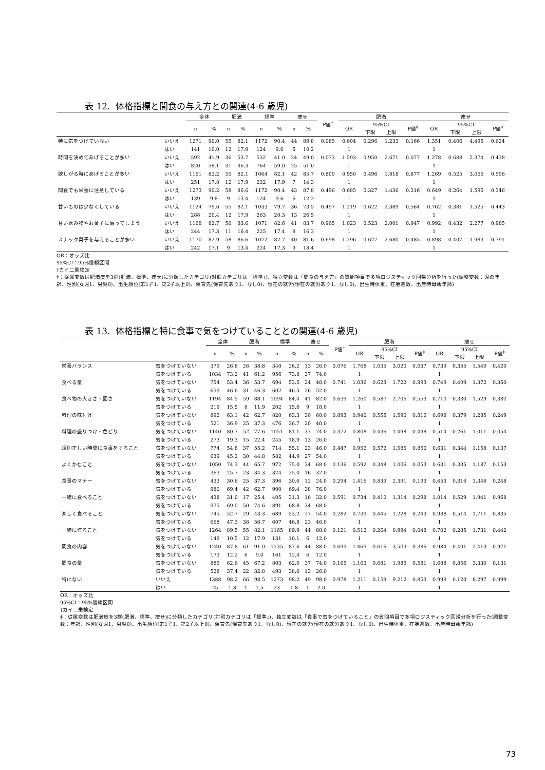表 12. 体格指標と間食の与え方との関連(4-6 歳児)
| | | 全体 | | 肥満 | | 標準 | | 痩せ | | P値<sup>†</sup> | 肥満 | | | | 痩せ | | | |
| --- | --- | --- | --- | --- | --- | --- | --- | --- | --- | --- | --- | --- | --- | --- | --- | --- | --- | --- |
| | | n | % | n | % | n | % | n | % | | OR | 95%CI | | P値<sup>‡</sup> | OR | 95%CI | | P値<sup>‡</sup> |
| | | | | | | | | | | | | 下限 | 上限 | | | 下限 | 上限 | |
| 特に気をつけていない | いいえ | 1271 | 90.0 | 55 | 82.1 | 1172 | 90.4 | 44 | 89.8 | 0.085 | 0.604 | 0.296 | 1.233 | 0.166 | 1.351 | 0.406 | 4.495 | 0.624 |
| | はい | 141 | 10.0 | 12 | 17.9 | 124 | 9.6 | 5 | 10.2 | | 1 | | | | 1 | | | |
| 時間を決めてあげることが多い | いいえ | 592 | 41.9 | 36 | 53.7 | 532 | 41.0 | 24 | 49.0 | 0.073 | 1.593 | 0.950 | 2.671 | 0.077 | 1.278 | 0.688 | 2.374 | 0.438 |
| | はい | 820 | 58.1 | 31 | 46.3 | 764 | 59.0 | 25 | 51.0 | | 1 | | | | 1 | | | |
| 欲しがる時にあげることが多い | いいえ | 1161 | 82.2 | 55 | 82.1 | 1064 | 82.1 | 42 | 85.7 | 0.809 | 0.950 | 0.496 | 1.818 | 0.877 | 1.269 | 0.525 | 3.065 | 0.596 |
| | はい | 251 | 17.8 | 12 | 17.9 | 232 | 17.9 | 7 | 14.3 | | 1 | | | | 1 | | | |
| 間食でも栄養に注意している | いいえ | 1273 | 90.2 | 58 | 86.6 | 1172 | 90.4 | 43 | 87.8 | 0.496 | 0.685 | 0.327 | 1.436 | 0.316 | 0.649 | 0.264 | 1.595 | 0.346 |
| | はい | 139 | 9.8 | 9 | 13.4 | 124 | 9.6 | 6 | 12.2 | | 1 | | | | 1 | | | |
| 甘いものは少なくしている | いいえ | 1124 | 79.6 | 55 | 82.1 | 1033 | 79.7 | 36 | 73.5 | 0.497 | 1.219 | 0.622 | 2.389 | 0.564 | 0.762 | 0.381 | 1.525 | 0.443 |
| | はい | 288 | 20.4 | 12 | 17.9 | 263 | 20.3 | 13 | 26.5 | | 1 | | | | 1 | | | |
| 甘い飲み物やお菓子に偏ってしまう | いいえ | 1168 | 82.7 | 56 | 83.6 | 1071 | 82.6 | 41 | 83.7 | 0.965 | 1.023 | 0.523 | 2.001 | 0.947 | 0.992 | 0.432 | 2.277 | 0.985 |
| | はい | 244 | 17.3 | 11 | 16.4 | 225 | 17.4 | 8 | 16.3 | | 1 | | | | 1 | | | |
| スナック菓子を与えることが多い | いいえ | 1170 | 82.9 | 58 | 86.6 | 1072 | 82.7 | 40 | 81.6 | 0.698 | 1.296 | 0.627 | 2.680 | 0.485 | 0.898 | 0.407 | 1.983 | 0.791 |
| | はい | 242 | 17.1 | 9 | 13.4 | 224 | 17.3 | 9 | 18.4 | | 1 | | | | 1 | | | |
OR：オッズ比
95%CI：95%信頼区間
†カイ二乗検定
‡：従属変数は肥満度を3群(肥満、標準、痩せ)に分類したカテゴリ(対照カテゴリは「標準」)、独立変数は「間食の与え方」の質問項目で多項ロジスティック回帰分析を行った(調整変数：児の年齢、性別(女児1、男児0)、出生順位(第1子1、第2子以上0)、保育先(保育先あり1、なし0)、現在の就労(現在の就労あり1、なし0)、出生時体重、在胎週数、出産時母親年齢)
表 13. 体格指標と特に食事で気をつけていることとの関連(4-6 歳児)
| | | 全体 | | 肥満 | | 標準 | | 痩せ | | P値<sup>†</sup> | 肥満 | | | | 痩せ | | | |
| --- | --- | --- | --- | --- | --- | --- | --- | --- | --- | --- | --- | --- | --- | --- | --- | --- | --- | --- |
| | | n | % | n | % | n | % | n | % | | OR | 95%CI | | P値<sup>‡</sup> | OR | 95%CI | | P値<sup>‡</sup> |
| | | | | | | | | | | | | 下限 | 上限 | | | 下限 | 上限 | |
| 栄養バランス | 気をつけていない | 379 | 26.8 | 26 | 38.8 | 340 | 26.2 | 13 | 26.0 | 0.076 | 1.768 | 1.035 | 3.020 | 0.037 | 0.739 | 0.355 | 1.540 | 0.420 |
| | 気をつけている | 1034 | 73.2 | 41 | 61.2 | 956 | 73.8 | 37 | 74.0 | | 1 | | | | 1 | | | |
| 食べる量 | 気をつけていない | 754 | 53.4 | 36 | 53.7 | 694 | 53.5 | 24 | 48.0 | 0.741 | 1.036 | 0.623 | 1.722 | 0.893 | 0.749 | 0.409 | 1.372 | 0.350 |
| | 気をつけている | 659 | 46.6 | 31 | 46.3 | 602 | 46.5 | 26 | 52.0 | | 1 | | | | 1 | | | |
| 食べ物の大きさ・固さ | 気をつけていない | 1194 | 84.5 | 59 | 88.1 | 1094 | 84.4 | 41 | 82.0 | 0.639 | 1.260 | 0.587 | 2.706 | 0.553 | 0.710 | 0.330 | 1.529 | 0.382 |
| | 気をつけている | 219 | 15.5 | 8 | 11.9 | 202 | 15.6 | 9 | 18.0 | | 1 | | | | 1 | | | |
| 料理の味付け | 気をつけていない | 892 | 63.1 | 42 | 62.7 | 820 | 63.3 | 30 | 60.0 | 0.893 | 0.940 | 0.555 | 1.590 | 0.816 | 0.698 | 0.379 | 1.285 | 0.249 |
| | 気をつけている | 521 | 36.9 | 25 | 37.3 | 476 | 36.7 | 20 | 40.0 | | 1 | | | | 1 | | | |
| 料理の盛りつけ・色どり | 気をつけていない | 1140 | 80.7 | 52 | 77.6 | 1051 | 81.1 | 37 | 74.0 | 0.372 | 0.808 | 0.436 | 1.498 | 0.498 | 0.514 | 0.261 | 1.011 | 0.054 |
| | 気をつけている | 273 | 19.3 | 15 | 22.4 | 245 | 18.9 | 13 | 26.0 | | 1 | | | | 1 | | | |
| 規則正しい時間に食事をすること | 気をつけていない | 774 | 54.8 | 37 | 55.2 | 714 | 55.1 | 23 | 46.0 | 0.447 | 0.952 | 0.572 | 1.585 | 0.850 | 0.631 | 0.344 | 1.158 | 0.137 |
| | 気をつけている | 639 | 45.2 | 30 | 44.8 | 582 | 44.9 | 27 | 54.0 | | 1 | | | | 1 | | | |
| よくかむこと | 気をつけていない | 1050 | 74.3 | 44 | 65.7 | 972 | 75.0 | 34 | 68.0 | 0.136 | 0.592 | 0.348 | 1.006 | 0.053 | 0.631 | 0.335 | 1.187 | 0.153 |
| | 気をつけている | 363 | 25.7 | 23 | 34.3 | 324 | 25.0 | 16 | 32.0 | | 1 | | | | 1 | | | |
| 食事のマナー | 気をつけていない | 433 | 30.6 | 25 | 37.3 | 396 | 30.6 | 12 | 24.0 | 0.294 | 1.416 | 0.839 | 2.391 | 0.193 | 0.653 | 0.316 | 1.346 | 0.248 |
| | 気をつけている | 980 | 69.4 | 42 | 62.7 | 900 | 69.4 | 38 | 76.0 | | 1 | | | | 1 | | | |
| 一緒に食べること | 気をつけていない | 438 | 31.0 | 17 | 25.4 | 405 | 31.3 | 16 | 32.0 | 0.591 | 0.734 | 0.410 | 1.314 | 0.298 | 1.014 | 0.529 | 1.941 | 0.968 |
| | 気をつけている | 975 | 69.0 | 50 | 74.6 | 891 | 68.8 | 34 | 68.0 | | 1 | | | | 1 | | | |
| 楽しく食べること | 気をつけていない | 745 | 52.7 | 29 | 43.3 | 689 | 53.2 | 27 | 54.0 | 0.282 | 0.739 | 0.445 | 1.228 | 0.243 | 0.938 | 0.514 | 1.711 | 0.835 |
| | 気をつけている | 668 | 47.3 | 38 | 56.7 | 607 | 46.8 | 23 | 46.0 | | 1 | | | | 1 | | | |
| 一緒に作ること | 気をつけていない | 1264 | 89.5 | 55 | 82.1 | 1165 | 89.9 | 44 | 88.0 | 0.121 | 0.512 | 0.264 | 0.994 | 0.048 | 0.702 | 0.285 | 1.731 | 0.442 |
| | 気をつけている | 149 | 10.5 | 12 | 17.9 | 131 | 10.1 | 6 | 12.0 | | 1 | | | | 1 | | | |
| 間食の内容 | 気をつけていない | 1240 | 87.8 | 61 | 91.0 | 1135 | 87.6 | 44 | 88.0 | 0.699 | 1.469 | 0.616 | 3.503 | 0.386 | 0.984 | 0.401 | 2.413 | 0.971 |
| | 気をつけている | 173 | 12.2 | 6 | 9.0 | 161 | 12.4 | 6 | 12.0 | | 1 | | | | 1 | | | |
| 間食の量 | 気をつけていない | 885 | 62.6 | 45 | 67.2 | 803 | 62.0 | 37 | 74.0 | 0.165 | 1.163 | 0.681 | 1.985 | 0.581 | 1.688 | 0.856 | 3.330 | 0.131 |
| | 気をつけている | 528 | 37.4 | 22 | 32.8 | 493 | 38.0 | 13 | 26.0 | | 1 | | | | 1 | | | |
| 特にない | いいえ | 1388 | 98.2 | 66 | 98.5 | 1273 | 98.2 | 49 | 98.0 | 0.978 | 1.211 | 0.159 | 9.212 | 0.853 | 0.999 | 0.120 | 8.297 | 0.999 |
| | はい | 25 | 1.8 | 1 | 1.5 | 23 | 1.8 | 1 | 2.0 | | 1 | | | | 1 | | | |
OR：オッズ比
95%CI：95%信頼区間
†カイ二乗検定
‡：従属変数は肥満度を3群(肥満、標準、痩せ)に分類したカテゴリ(対照カテゴリは「標準」)、独立変数は「食事で気をつけていること」の質問項目で多項ロジスティック回帰分析を行った(調整変数：年齢、性別(女児1、男児0)、出生順位(第1子1、第2子以上0)、保育先(保育先あり1、なし0)、現在の就労(現在の就労あり1、なし0)、出生時体重、在胎週数、出産時母親年齢)
73